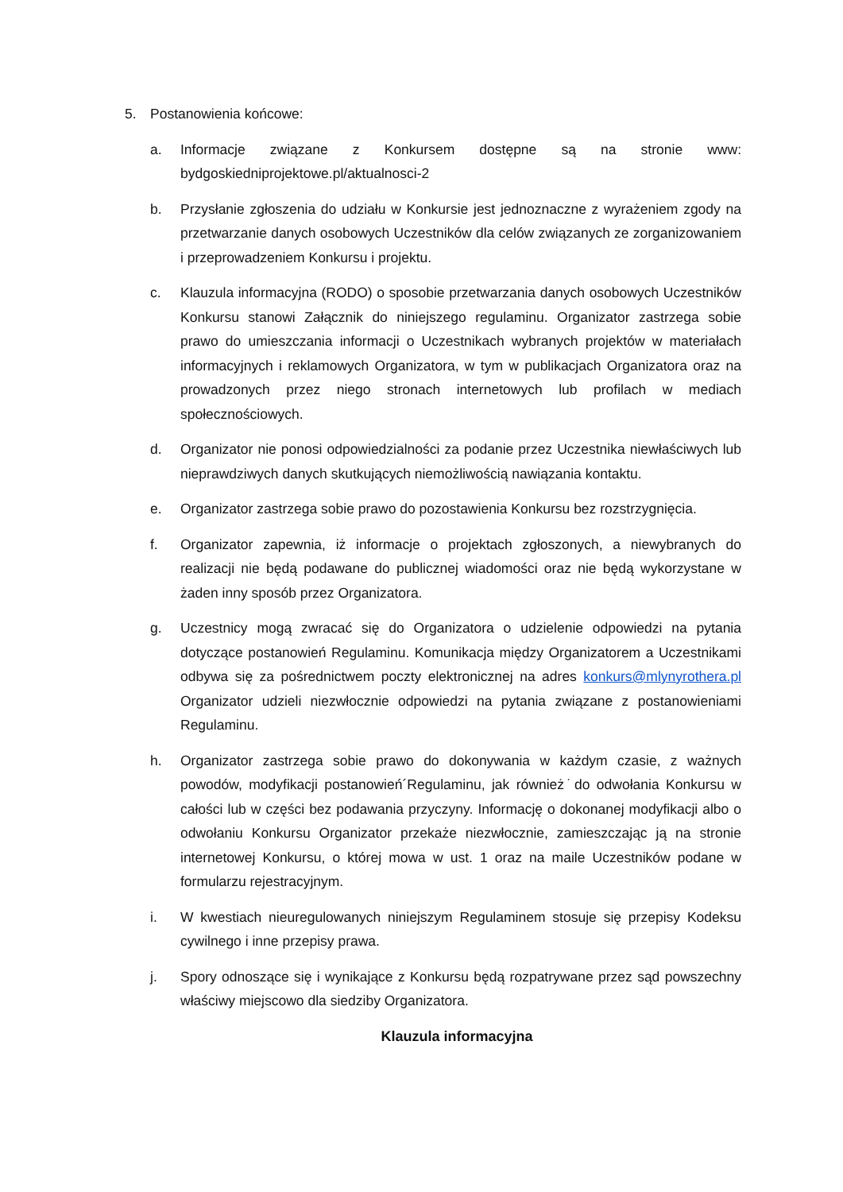5. Postanowienia końcowe:
a. Informacje związane z Konkursem dostępne są na stronie www: bydgoskiedniprojektowe.pl/aktualnosci-2
b. Przysłanie zgłoszenia do udziału w Konkursie jest jednoznaczne z wyrażeniem zgody na przetwarzanie danych osobowych Uczestników dla celów związanych ze zorganizowaniem i przeprowadzeniem Konkursu i projektu.
c. Klauzula informacyjna (RODO) o sposobie przetwarzania danych osobowych Uczestników Konkursu stanowi Załącznik do niniejszego regulaminu. Organizator zastrzega sobie prawo do umieszczania informacji o Uczestnikach wybranych projektów w materiałach informacyjnych i reklamowych Organizatora, w tym w publikacjach Organizatora oraz na prowadzonych przez niego stronach internetowych lub profilach w mediach społecznościowych.
d. Organizator nie ponosi odpowiedzialności za podanie przez Uczestnika niewłaściwych lub nieprawdziwych danych skutkujących niemożliwością nawiązania kontaktu.
e. Organizator zastrzega sobie prawo do pozostawienia Konkursu bez rozstrzygnięcia.
f. Organizator zapewnia, iż informacje o projektach zgłoszonych, a niewybranych do realizacji nie będą podawane do publicznej wiadomości oraz nie będą wykorzystane w żaden inny sposób przez Organizatora.
g. Uczestnicy mogą zwracać się do Organizatora o udzielenie odpowiedzi na pytania dotyczące postanowień Regulaminu. Komunikacja między Organizatorem a Uczestnikami odbywa się za pośrednictwem poczty elektronicznej na adres konkurs@mlynyrothera.pl Organizator udzieli niezwłocznie odpowiedzi na pytania związane z postanowieniami Regulaminu.
h. Organizator zastrzega sobie prawo do dokonywania w każdym czasie, z ważnych powodów, modyfikacji postanowień´Regulaminu, jak również˙do odwołania Konkursu w całości lub w części bez podawania przyczyny. Informację o dokonanej modyfikacji albo o odwołaniu Konkursu Organizator przekaże niezwłocznie, zamieszczając ją na stronie internetowej Konkursu, o której mowa w ust. 1 oraz na maile Uczestników podane w formularzu rejestracyjnym.
i. W kwestiach nieuregulowanych niniejszym Regulaminem stosuje się przepisy Kodeksu cywilnego i inne przepisy prawa.
j. Spory odnoszące się i wynikające z Konkursu będą rozpatrywane przez sąd powszechny właściwy miejscowo dla siedziby Organizatora.
Klauzula informacyjna